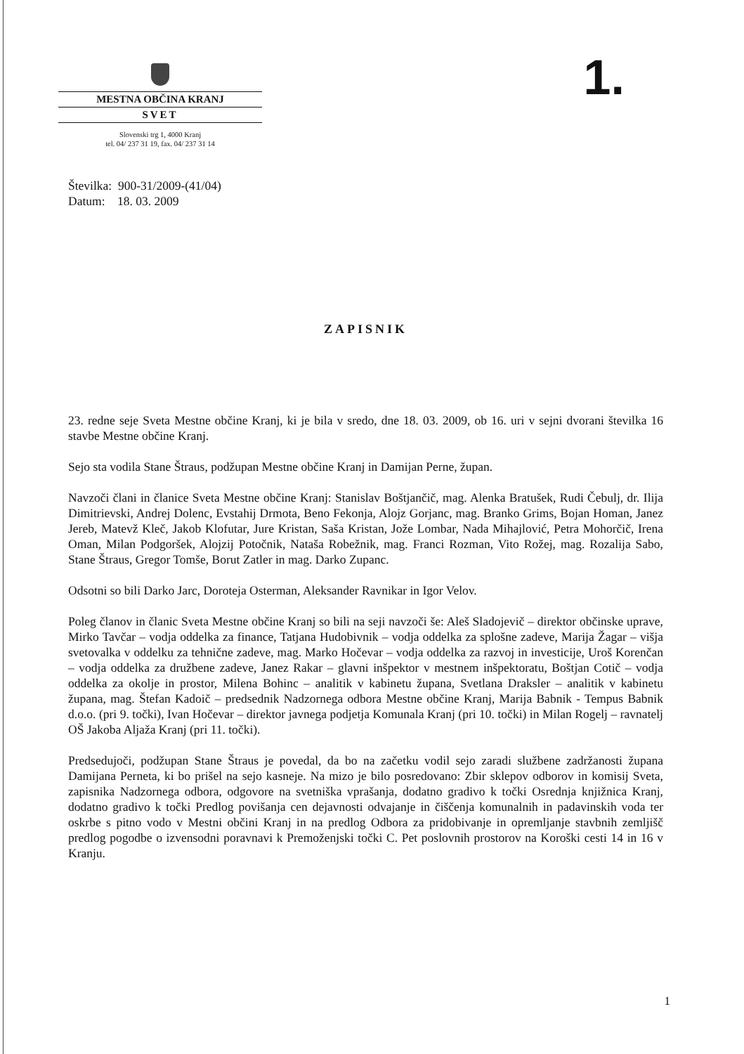MESTNA OBČINA KRANJ
SVET
Slovenski trg 1, 4000 Kranj
tel. 04/ 237 31 19, fax. 04/ 237 31 14
1.
Številka: 900-31/2009-(41/04)
Datum: 18. 03. 2009
ZAPISNIK
23. redne seje Sveta Mestne občine Kranj, ki je bila v sredo, dne 18. 03. 2009, ob 16. uri v sejni dvorani številka 16 stavbe Mestne občine Kranj.
Sejo sta vodila Stane Štraus, podžupan Mestne občine Kranj in Damijan Perne, župan.
Navzoči člani in članice Sveta Mestne občine Kranj: Stanislav Boštjančič, mag. Alenka Bratušek, Rudi Čebulj, dr. Ilija Dimitrievski, Andrej Dolenc, Evstahij Drmota, Beno Fekonja, Alojz Gorjanc, mag. Branko Grims, Bojan Homan, Janez Jereb, Matevž Kleč, Jakob Klofutar, Jure Kristan, Saša Kristan, Jože Lombar, Nada Mihajlović, Petra Mohorčič, Irena Oman, Milan Podgoršek, Alojzij Potočnik, Nataša Robežnik, mag. Franci Rozman, Vito Rožej, mag. Rozalija Sabo, Stane Štraus, Gregor Tomše, Borut Zatler in mag. Darko Zupanc.
Odsotni so bili Darko Jarc, Doroteja Osterman, Aleksander Ravnikar in Igor Velov.
Poleg članov in članic Sveta Mestne občine Kranj so bili na seji navzoči še: Aleš Sladojevič – direktor občinske uprave, Mirko Tavčar – vodja oddelka za finance, Tatjana Hudobivnik – vodja oddelka za splošne zadeve, Marija Žagar – višja svetovalka v oddelku za tehnične zadeve, mag. Marko Hočevar – vodja oddelka za razvoj in investicije, Uroš Korenčan – vodja oddelka za družbene zadeve, Janez Rakar – glavni inšpektor v mestnem inšpektoratu, Boštjan Cotič – vodja oddelka za okolje in prostor, Milena Bohinc – analitik v kabinetu župana, Svetlana Draksler – analitik v kabinetu župana, mag. Štefan Kadoič – predsednik Nadzornega odbora Mestne občine Kranj, Marija Babnik - Tempus Babnik d.o.o. (pri 9. točki), Ivan Hočevar – direktor javnega podjetja Komunala Kranj (pri 10. točki) in Milan Rogelj – ravnatelj OŠ Jakoba Aljaža Kranj (pri 11. točki).
Predsedujoči, podžupan Stane Štraus je povedal, da bo na začetku vodil sejo zaradi službene zadržanosti župana Damijana Perneta, ki bo prišel na sejo kasneje. Na mizo je bilo posredovano: Zbir sklepov odborov in komisij Sveta, zapisnika Nadzornega odbora, odgovore na svetniška vprašanja, dodatno gradivo k točki Osrednja knjižnica Kranj, dodatno gradivo k točki Predlog povišanja cen dejavnosti odvajanje in čiščenja komunalnih in padavinskih voda ter oskrbe s pitno vodo v Mestni občini Kranj in na predlog Odbora za pridobivanje in opremljanje stavbnih zemljišč predlog pogodbe o izvensodni poravnavi k Premoženjski točki C. Pet poslovnih prostorov na Koroški cesti 14 in 16 v Kranju.
1